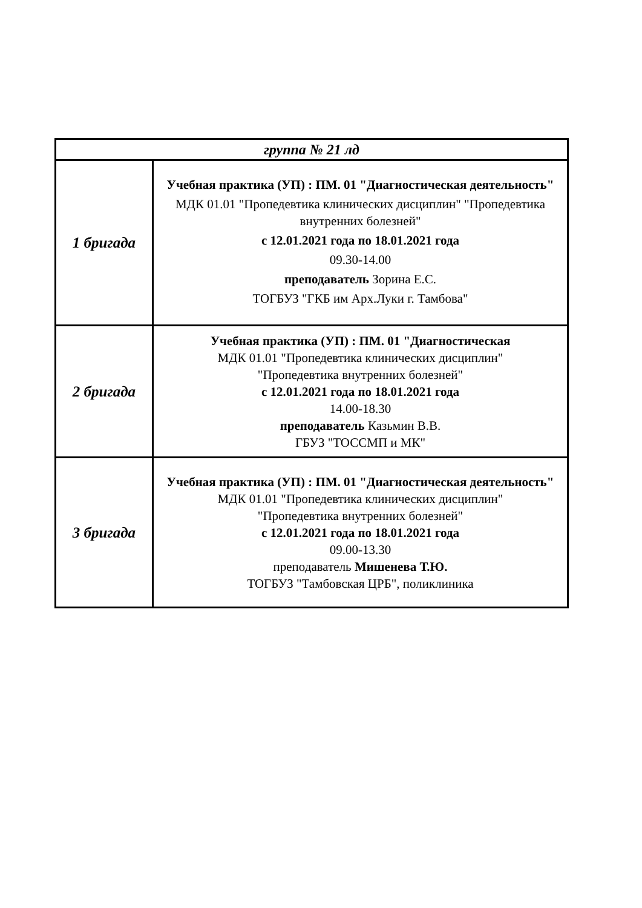| группа № 21 лд | |
| 1 бригада | Учебная практика (УП) : ПМ. 01 "Диагностическая деятельность" МДК 01.01 "Пропедевтика клинических дисциплин" "Пропедевтика внутренних болезней" с 12.01.2021 года по 18.01.2021 года 09.30-14.00 преподаватель Зорина Е.С. ТОГБУЗ "ГКБ им Арх.Луки г. Тамбова" |
| 2 бригада | Учебная практика (УП) : ПМ. 01 "Диагностическая МДК 01.01 "Пропедевтика клинических дисциплин" "Пропедевтика внутренних болезней" с 12.01.2021 года по 18.01.2021 года 14.00-18.30 преподаватель Казьмин В.В. ГБУЗ "ТОССМП и МК" |
| 3 бригада | Учебная практика (УП) : ПМ. 01 "Диагностическая деятельность" МДК 01.01 "Пропедевтика клинических дисциплин" "Пропедевтика внутренних болезней" с 12.01.2021 года по 18.01.2021 года 09.00-13.30 преподаватель Мишенева Т.Ю. ТОГБУЗ "Тамбовская ЦРБ", поликлиника |